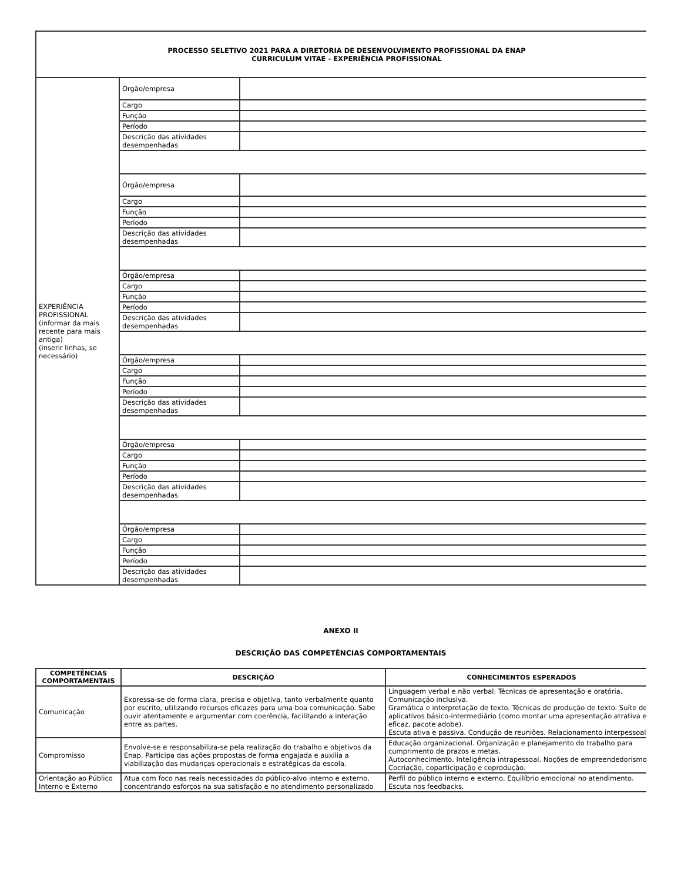| PROCESSO SELETIVO 2021 PARA A DIRETORIA DE DESENVOLVIMENTO PROFISSIONAL DA ENAP CURRICULUM VITAE - EXPERIÊNCIA PROFISSIONAL | | |
| EXPERIÊNCIA PROFISSIONAL (informar da mais recente para mais antiga) (inserir linhas, se necessário) | Órgão/empresa | |
| | Cargo | |
| | Função | |
| | Período | |
| | Descrição das atividades desempenhadas | |
| | Órgão/empresa | |
| | Cargo | |
| | Função | |
| | Período | |
| | Descrição das atividades desempenhadas | |
| | Órgão/empresa | |
| | Cargo | |
| | Função | |
| | Período | |
| | Descrição das atividades desempenhadas | |
| | Órgão/empresa | |
| | Cargo | |
| | Função | |
| | Período | |
| | Descrição das atividades desempenhadas | |
| | Órgão/empresa | |
| | Cargo | |
| | Função | |
| | Período | |
| | Descrição das atividades desempenhadas | |
| | Órgão/empresa | |
| | Cargo | |
| | Função | |
| | Período | |
| | Descrição das atividades desempenhadas | |
ANEXO II
DESCRIÇÃO DAS COMPETÊNCIAS COMPORTAMENTAIS
| COMPETÊNCIAS COMPORTAMENTAIS | DESCRIÇÃO | CONHECIMENTOS ESPERADOS |
| --- | --- | --- |
| Comunicação | Expressa-se de forma clara, precisa e objetiva, tanto verbalmente quanto por escrito, utilizando recursos eficazes para uma boa comunicação. Sabe ouvir atentamente e argumentar com coerência, facilitando a interação entre as partes. | Linguagem verbal e não verbal. Técnicas de apresentação e oratória. Comunicação inclusiva. Gramática e interpretação de texto. Técnicas de produção de texto. Suíte de aplicativos básico-intermediário (como montar uma apresentação atrativa e eficaz, pacote adobe). Escuta ativa e passiva. Condução de reuniões. Relacionamento interpessoal. |
| Compromisso | Envolve-se e responsabiliza-se pela realização do trabalho e objetivos da Enap. Participa das ações propostas de forma engajada e auxilia a viabilização das mudanças operacionais e estratégicas da escola. | Educação organizacional. Organização e planejamento do trabalho para cumprimento de prazos e metas. Autoconhecimento. Inteligência intrapessoal. Noções de empreendedorismo. Cocriação, coparticipação e coprodução. |
| Orientação ao Público Interno e Externo | Atua com foco nas reais necessidades do público-alvo interno e externo, concentrando esforços na sua satisfação e no atendimento personalizado | Perfil do público interno e externo. Equilíbrio emocional no atendimento. Escuta nos feedbacks. |